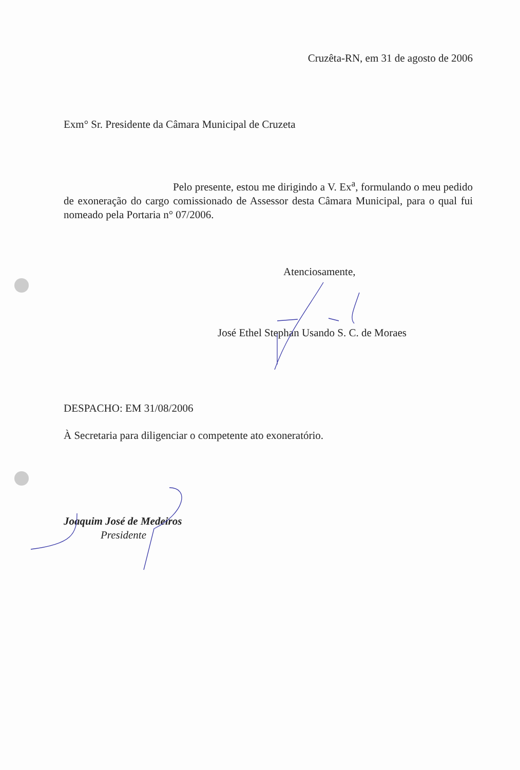Cruzêta-RN, em 31 de agosto de 2006
Exm° Sr. Presidente da Câmara Municipal de Cruzeta
Pelo presente, estou me dirigindo a V. Ex<sup>a</sup>, formulando o meu pedido de exoneração do cargo comissionado de Assessor desta Câmara Municipal, para o qual fui nomeado pela Portaria n° 07/2006.
Atenciosamente,
José Ethel Stephan Usando S. C. de Moraes
DESPACHO: EM 31/08/2006
À Secretaria para diligenciar o competente ato exoneratório.
Joaquim José de Medeiros
Presidente